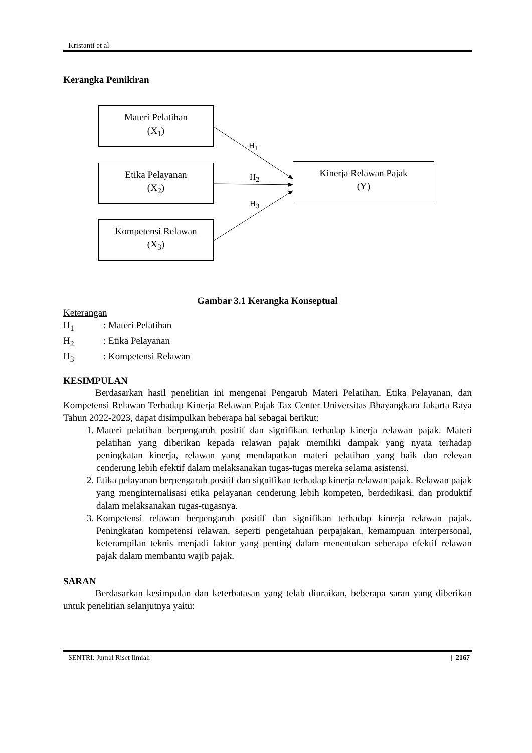Kristanti et al
Kerangka Pemikiran
Materi Pelatihan
(X<sub>1</sub>)
Etika Pelayanan
(X<sub>2</sub>)
Kompetensi Relawan
(X<sub>3</sub>)
Kinerja Relawan Pajak
(Y)
H<sub>1</sub>
H<sub>2</sub>
H<sub>3</sub>
Gambar 3.1 Kerangka Konseptual
Keterangan
H<sub>1</sub>: Materi Pelatihan
H<sub>2</sub>: Etika Pelayanan
H<sub>3</sub>: Kompetensi Relawan
KESIMPULAN
Berdasarkan hasil penelitian ini mengenai Pengaruh Materi Pelatihan, Etika Pelayanan, dan Kompetensi Relawan Terhadap Kinerja Relawan Pajak Tax Center Universitas Bhayangkara Jakarta Raya Tahun 2022-2023, dapat disimpulkan beberapa hal sebagai berikut:
1. Materi pelatihan berpengaruh positif dan signifikan terhadap kinerja relawan pajak. Materi pelatihan yang diberikan kepada relawan pajak memiliki dampak yang nyata terhadap peningkatan kinerja, relawan yang mendapatkan materi pelatihan yang baik dan relevan cenderung lebih efektif dalam melaksanakan tugas-tugas mereka selama asistensi.
2. Etika pelayanan berpengaruh positif dan signifikan terhadap kinerja relawan pajak. Relawan pajak yang menginternalisasi etika pelayanan cenderung lebih kompeten, berdedikasi, dan produktif dalam melaksanakan tugas-tugasnya.
3. Kompetensi relawan berpengaruh positif dan signifikan terhadap kinerja relawan pajak. Peningkatan kompetensi relawan, seperti pengetahuan perpajakan, kemampuan interpersonal, keterampilan teknis menjadi faktor yang penting dalam menentukan seberapa efektif relawan pajak dalam membantu wajib pajak.
SARAN
Berdasarkan kesimpulan dan keterbatasan yang telah diuraikan, beberapa saran yang diberikan untuk penelitian selanjutnya yaitu:
SENTRI: Jurnal Riset Ilmiah | 2167